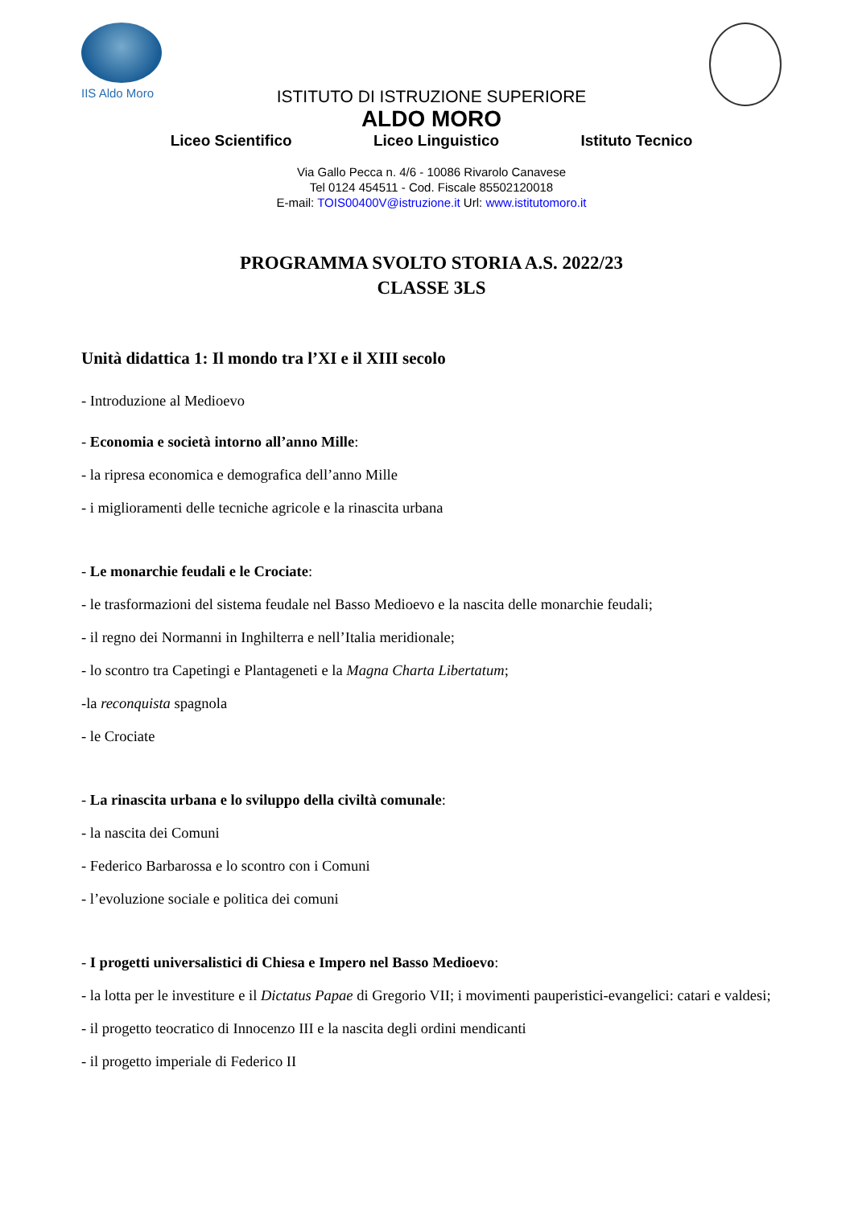IIS Aldo Moro
ISTITUTO DI ISTRUZIONE SUPERIORE
ALDO MORO
Liceo Scientifico Liceo Linguistico Istituto Tecnico
Via Gallo Pecca n. 4/6 - 10086 Rivarolo Canavese
Tel 0124 454511 - Cod. Fiscale 85502120018
E-mail: TOIS00400V@istruzione.it Url: www.istitutomoro.it
PROGRAMMA SVOLTO STORIA A.S. 2022/23
CLASSE 3LS
Unità didattica 1: Il mondo tra l’XI e il XIII secolo
- Introduzione al Medioevo
- Economia e società intorno all’anno Mille:
- la ripresa economica e demografica dell’anno Mille
- i miglioramenti delle tecniche agricole e la rinascita urbana
- Le monarchie feudali e le Crociate:
- le trasformazioni del sistema feudale nel Basso Medioevo e la nascita delle monarchie feudali;
- il regno dei Normanni in Inghilterra e nell’Italia meridionale;
- lo scontro tra Capetingi e Plantageneti e la Magna Charta Libertatum;
-la reconquista spagnola
- le Crociate
- La rinascita urbana e lo sviluppo della civiltà comunale:
- la nascita dei Comuni
- Federico Barbarossa e lo scontro con i Comuni
- l’evoluzione sociale e politica dei comuni
- I progetti universalistici di Chiesa e Impero nel Basso Medioevo:
- la lotta per le investiture e il Dictatus Papae di Gregorio VII; i movimenti pauperistici-evangelici: catari e valdesi;
- il progetto teocratico di Innocenzo III e la nascita degli ordini mendicanti
- il progetto imperiale di Federico II